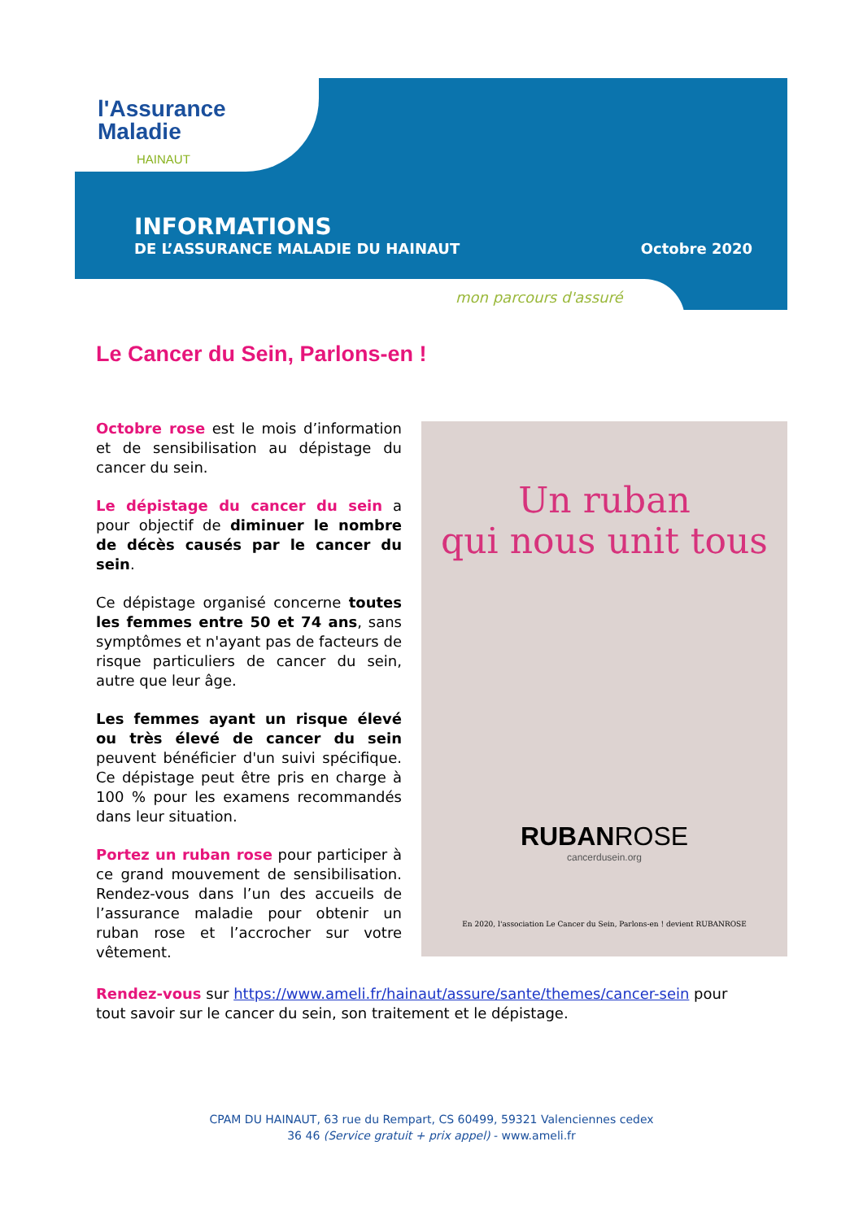l'Assurance
Maladie
HAINAUT
INFORMATIONS
DE L’ASSURANCE MALADIE DU HAINAUT Octobre 2020
mon parcours d'assuré
Le Cancer du Sein, Parlons-en !
Octobre rose est le mois d’information et de sensibilisation au dépistage du cancer du sein.
Le dépistage du cancer du sein a pour objectif de diminuer le nombre de décès causés par le cancer du sein.
Ce dépistage organisé concerne toutes les femmes entre 50 et 74 ans, sans symptômes et n'ayant pas de facteurs de risque particuliers de cancer du sein, autre que leur âge.
Les femmes ayant un risque élevé ou très élevé de cancer du sein peuvent bénéficier d'un suivi spécifique. Ce dépistage peut être pris en charge à 100 % pour les examens recommandés dans leur situation.
Portez un ruban rose pour participer à ce grand mouvement de sensibilisation. Rendez-vous dans l’un des accueils de l’assurance maladie pour obtenir un ruban rose et l’accrocher sur votre vêtement.
Un ruban
qui nous unit tous
RUBANROSE
cancerdusein.org
En 2020, l'association Le Cancer du Sein, Parlons-en ! devient RUBANROSE
Rendez-vous sur https://www.ameli.fr/hainaut/assure/sante/themes/cancer-sein pour tout savoir sur le cancer du sein, son traitement et le dépistage.
CPAM DU HAINAUT, 63 rue du Rempart, CS 60499, 59321 Valenciennes cedex
36 46 (Service gratuit + prix appel) - www.ameli.fr